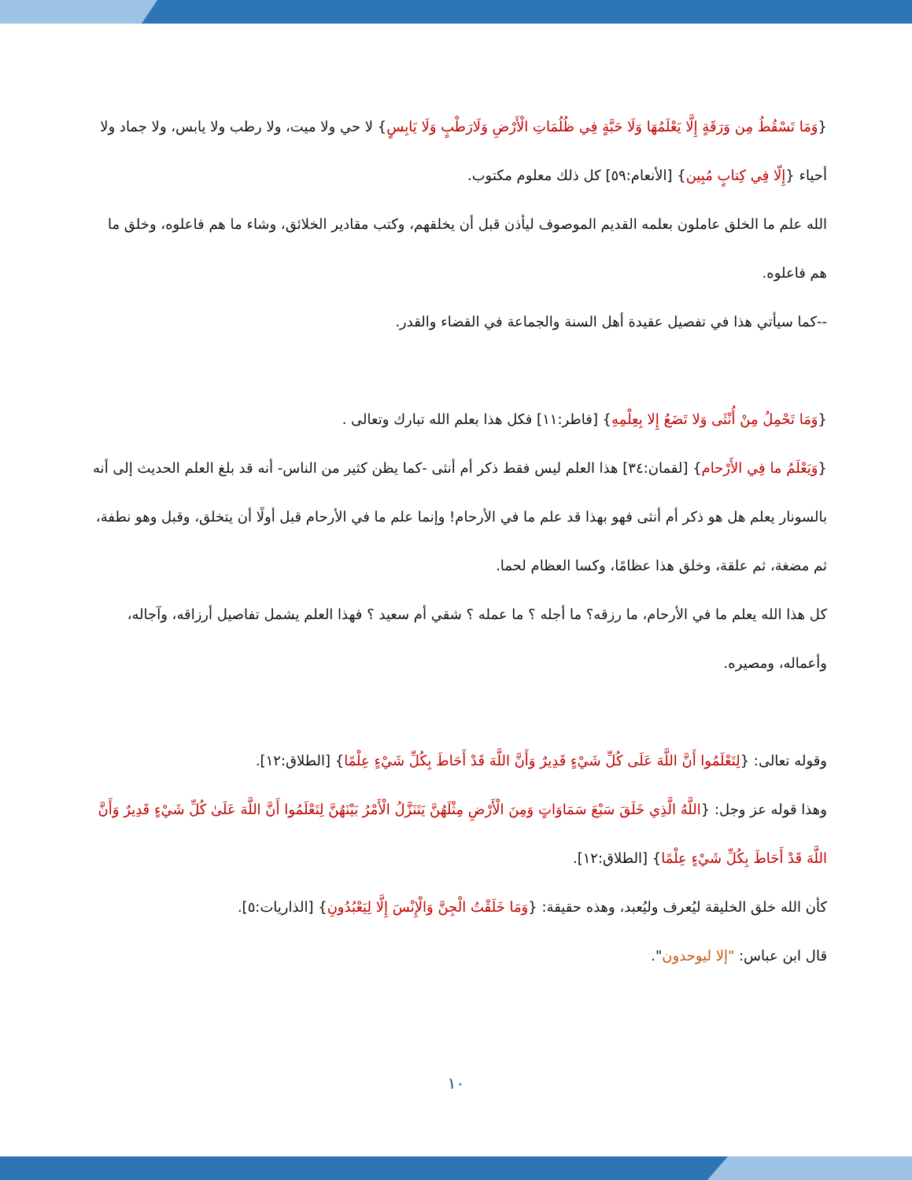{وَمَا تَسْقُطُ مِن وَرَقَةٍ إِلَّا يَعْلَمُهَا وَلَا حَبَّةٍ فِي ظُلُمَاتِ الْأَرْضِ وَلَارَطْبٍ وَلَا يَابِسٍ} لا حي ولا ميت، ولا رطب ولا يابس، ولا جماد ولا أحياء {إِلّا فِي كِتابٍ مُبِين} [الأنعام:٥٩] كل ذلك معلوم مكتوب.
الله علم ما الخلق عاملون بعلمه القديم الموصوف ليأذن قبل أن يخلقهم، وكتب مقادير الخلائق، وشاء ما هم فاعلوه، وخلق ما هم فاعلوه.
--كما سيأتي هذا في تفصيل عقيدة أهل السنة والجماعة في القضاء والقدر.
{وَمَا تَحْمِلُ مِنْ أُنْثَى وَلا تَضَعُ إِلا بِعِلْمِهِ} [فاطر:١١] فكل هذا بعلم الله تبارك وتعالى .
{وَيَعْلَمُ ما فِي الأَرْحام} [لقمان:٣٤] هذا العلم ليس فقط ذكر أم أنثى -كما يظن كثير من الناس- أنه قد بلغ العلم الحديث إلى أنه بالسونار يعلم هل هو ذكر أم أنثى فهو بهذا قد علم ما في الأرحام! وإنما علم ما في الأرحام قبل أولًا أن يتخلق، وقبل وهو نطفة، ثم مضغة، ثم علقة، وخلق هذا عظامًا، وكسا العظام لحما.
كل هذا الله يعلم ما في الأرحام، ما رزقه؟ ما أجله ؟ ما عمله ؟ شقي أم سعيد ؟ فهذا العلم يشمل تفاصيل أرزاقه، وآجاله، وأعماله، ومصيره.
وقوله تعالى: {لِتَعْلَمُوا أَنَّ اللَّهَ عَلَى كُلِّ شَيْءٍ قَدِيرٌ وَأَنَّ اللَّهَ قَدْ أَحَاطَ بِكُلِّ شَيْءٍ عِلْمًا} [الطلاق:١٢].
وهذا قوله عز وجل: {اللَّهُ الَّذِي خَلَقَ سَبْعَ سَمَاوَاتٍ وَمِنَ الْأَرْضِ مِثْلَهُنَّ يَتَنَزَّلُ الْأَمْرُ بَيْنَهُنَّ لِتَعْلَمُوا أَنَّ اللَّهَ عَلَىٰ كُلِّ شَيْءٍ قَدِيرٌ وَأَنَّ اللَّهَ قَدْ أَحَاطَ بِكُلِّ شَيْءٍ عِلْمًا} [الطلاق:١٢].
كأن الله خلق الخليقة ليُعرف وليُعبد، وهذه حقيقة: {وَمَا خَلَقْتُ الْجِنَّ وَالْإِنْسَ إِلَّا لِيَعْبُدُونِ} [الذاريات:٥].
قال ابن عباس: "إلا ليوحدون".
١٠